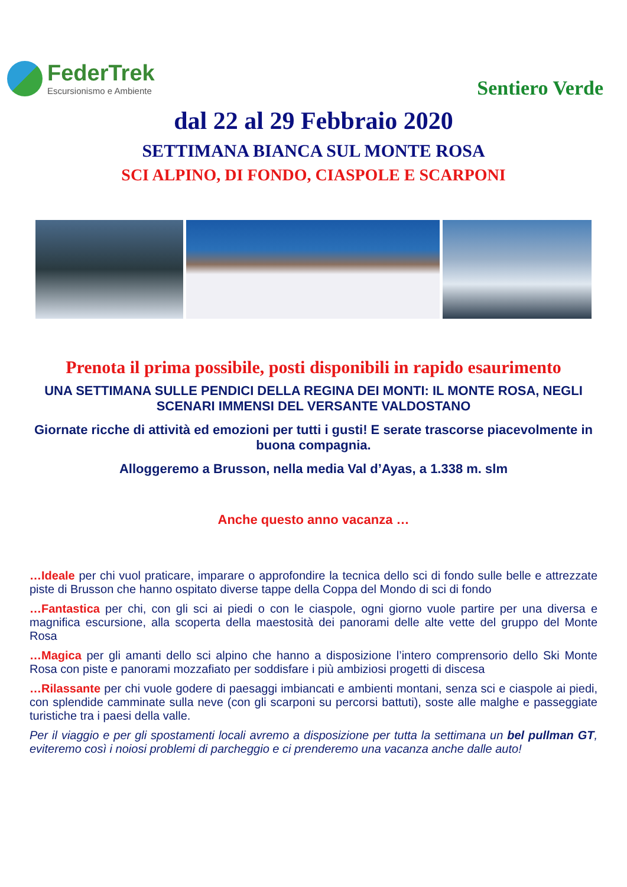FederTrek
Escursionismo e Ambiente
Sentiero Verde
dal 22 al 29 Febbraio 2020
SETTIMANA BIANCA SUL MONTE ROSA
SCI ALPINO, DI FONDO, CIASPOLE E SCARPONI
Prenota il prima possibile, posti disponibili in rapido esaurimento
UNA SETTIMANA SULLE PENDICI DELLA REGINA DEI MONTI: IL MONTE ROSA, NEGLI SCENARI IMMENSI DEL VERSANTE VALDOSTANO
Giornate ricche di attività ed emozioni per tutti i gusti! E serate trascorse piacevolmente in buona compagnia.
Alloggeremo a Brusson, nella media Val d’Ayas, a 1.338 m. slm
Anche questo anno vacanza …
…Ideale per chi vuol praticare, imparare o approfondire la tecnica dello sci di fondo sulle belle e attrezzate piste di Brusson che hanno ospitato diverse tappe della Coppa del Mondo di sci di fondo
…Fantastica per chi, con gli sci ai piedi o con le ciaspole, ogni giorno vuole partire per una diversa e magnifica escursione, alla scoperta della maestosità dei panorami delle alte vette del gruppo del Monte Rosa
…Magica per gli amanti dello sci alpino che hanno a disposizione l’intero comprensorio dello Ski Monte Rosa con piste e panorami mozzafiato per soddisfare i più ambiziosi progetti di discesa
…Rilassante per chi vuole godere di paesaggi imbiancati e ambienti montani, senza sci e ciaspole ai piedi, con splendide camminate sulla neve (con gli scarponi su percorsi battuti), soste alle malghe e passeggiate turistiche tra i paesi della valle.
Per il viaggio e per gli spostamenti locali avremo a disposizione per tutta la settimana un bel pullman GT, eviteremo così i noiosi problemi di parcheggio e ci prenderemo una vacanza anche dalle auto!